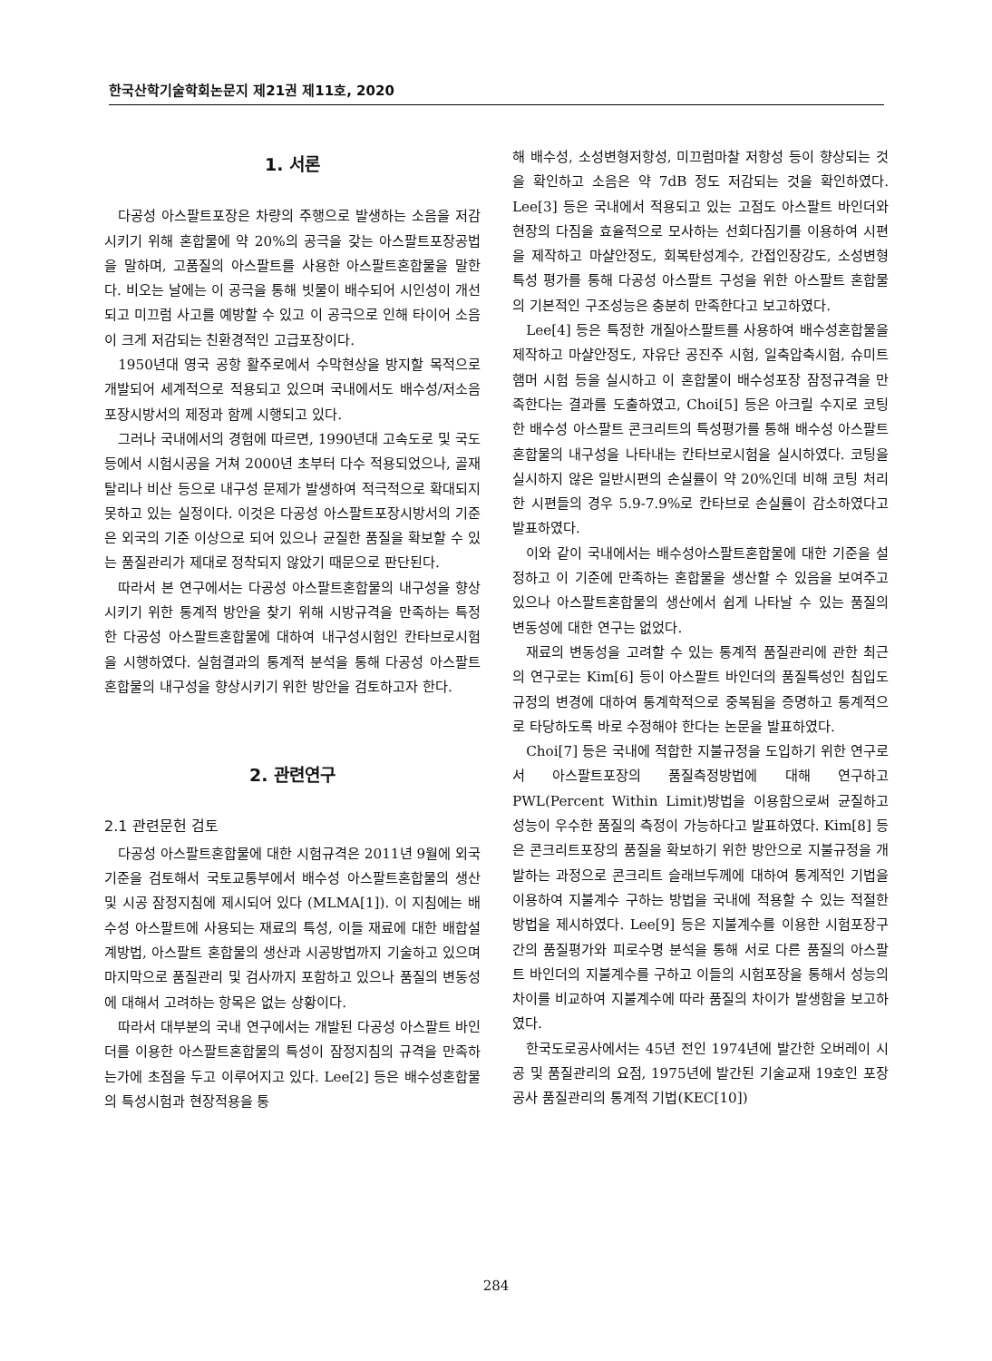한국산학기술학회논문지 제21권 제11호, 2020
1. 서론
다공성 아스팔트포장은 차량의 주행으로 발생하는 소음을 저감시키기 위해 혼합물에 약 20%의 공극을 갖는 아스팔트포장공법을 말하며, 고품질의 아스팔트를 사용한 아스팔트혼합물을 말한다. 비오는 날에는 이 공극을 통해 빗물이 배수되어 시인성이 개선되고 미끄럼 사고를 예방할 수 있고 이 공극으로 인해 타이어 소음이 크게 저감되는 친환경적인 고급포장이다.
1950년대 영국 공항 활주로에서 수막현상을 방지할 목적으로 개발되어 세계적으로 적용되고 있으며 국내에서도 배수성/저소음포장시방서의 제정과 함께 시행되고 있다.
그러나 국내에서의 경험에 따르면, 1990년대 고속도로 및 국도 등에서 시험시공을 거쳐 2000년 초부터 다수 적용되었으나, 골재 탈리나 비산 등으로 내구성 문제가 발생하여 적극적으로 확대되지 못하고 있는 실정이다. 이것은 다공성 아스팔트포장시방서의 기준은 외국의 기준 이상으로 되어 있으나 균질한 품질을 확보할 수 있는 품질관리가 제대로 정착되지 않았기 때문으로 판단된다.
따라서 본 연구에서는 다공성 아스팔트혼합물의 내구성을 향상시키기 위한 통계적 방안을 찾기 위해 시방규격을 만족하는 특정한 다공성 아스팔트혼합물에 대하여 내구성시험인 칸타브로시험을 시행하였다. 실험결과의 통계적 분석을 통해 다공성 아스팔트혼합물의 내구성을 향상시키기 위한 방안을 검토하고자 한다.
2. 관련연구
2.1 관련문헌 검토
다공성 아스팔트혼합물에 대한 시험규격은 2011년 9월에 외국기준을 검토해서 국토교통부에서 배수성 아스팔트혼합물의 생산 및 시공 잠정지침에 제시되어 있다 (MLMA[1]). 이 지침에는 배수성 아스팔트에 사용되는 재료의 특성, 이들 재료에 대한 배합설계방법, 아스팔트 혼합물의 생산과 시공방법까지 기술하고 있으며 마지막으로 품질관리 및 검사까지 포함하고 있으나 품질의 변동성에 대해서 고려하는 항목은 없는 상황이다.
따라서 대부분의 국내 연구에서는 개발된 다공성 아스팔트 바인더를 이용한 아스팔트혼합물의 특성이 잠정지침의 규격을 만족하는가에 초점을 두고 이루어지고 있다. Lee[2] 등은 배수성혼합물의 특성시험과 현장적용을 통
해 배수성, 소성변형저항성, 미끄럼마찰 저항성 등이 향상되는 것을 확인하고 소음은 약 7dB 정도 저감되는 것을 확인하였다. Lee[3] 등은 국내에서 적용되고 있는 고점도 아스팔트 바인더와 현장의 다짐을 효율적으로 모사하는 선회다짐기를 이용하여 시편을 제작하고 마샬안정도, 회복탄성계수, 간접인장강도, 소성변형특성 평가를 통해 다공성 아스팔트 구성을 위한 아스팔트 혼합물의 기본적인 구조성능은 충분히 만족한다고 보고하였다.
Lee[4] 등은 특정한 개질아스팔트를 사용하여 배수성혼합물을 제작하고 마샬안정도, 자유단 공진주 시험, 일축압축시험, 슈미트햄머 시험 등을 실시하고 이 혼합물이 배수성포장 잠정규격을 만족한다는 결과를 도출하였고, Choi[5] 등은 아크릴 수지로 코팅한 배수성 아스팔트 콘크리트의 특성평가를 통해 배수성 아스팔트혼합물의 내구성을 나타내는 칸타브로시험을 실시하였다. 코팅을 실시하지 않은 일반시편의 손실률이 약 20%인데 비해 코팅 처리한 시편들의 경우 5.9-7.9%로 칸타브로 손실률이 감소하였다고 발표하였다.
이와 같이 국내에서는 배수성아스팔트혼합물에 대한 기준을 설정하고 이 기준에 만족하는 혼합물을 생산할 수 있음을 보여주고 있으나 아스팔트혼합물의 생산에서 쉽게 나타날 수 있는 품질의 변동성에 대한 연구는 없었다.
재료의 변동성을 고려할 수 있는 통계적 품질관리에 관한 최근의 연구로는 Kim[6] 등이 아스팔트 바인더의 품질특성인 침입도 규정의 변경에 대하여 통계학적으로 중복됨을 증명하고 통계적으로 타당하도록 바로 수정해야 한다는 논문을 발표하였다.
Choi[7] 등은 국내에 적합한 지불규정을 도입하기 위한 연구로서 아스팔트포장의 품질측정방법에 대해 연구하고 PWL(Percent Within Limit)방법을 이용함으로써 균질하고 성능이 우수한 품질의 측정이 가능하다고 발표하였다. Kim[8] 등은 콘크리트포장의 품질을 확보하기 위한 방안으로 지불규정을 개발하는 과정으로 콘크리트 슬래브두께에 대하여 통계적인 기법을 이용하여 지불계수 구하는 방법을 국내에 적용할 수 있는 적절한 방법을 제시하였다. Lee[9] 등은 지불계수를 이용한 시험포장구간의 품질평가와 피로수명 분석을 통해 서로 다른 품질의 아스팔트 바인더의 지불계수를 구하고 이들의 시험포장을 통해서 성능의 차이를 비교하여 지불계수에 따라 품질의 차이가 발생함을 보고하였다.
한국도로공사에서는 45년 전인 1974년에 발간한 오버레이 시공 및 품질관리의 요점, 1975년에 발간된 기술교재 19호인 포장공사 품질관리의 통계적 기법(KEC[10])
284